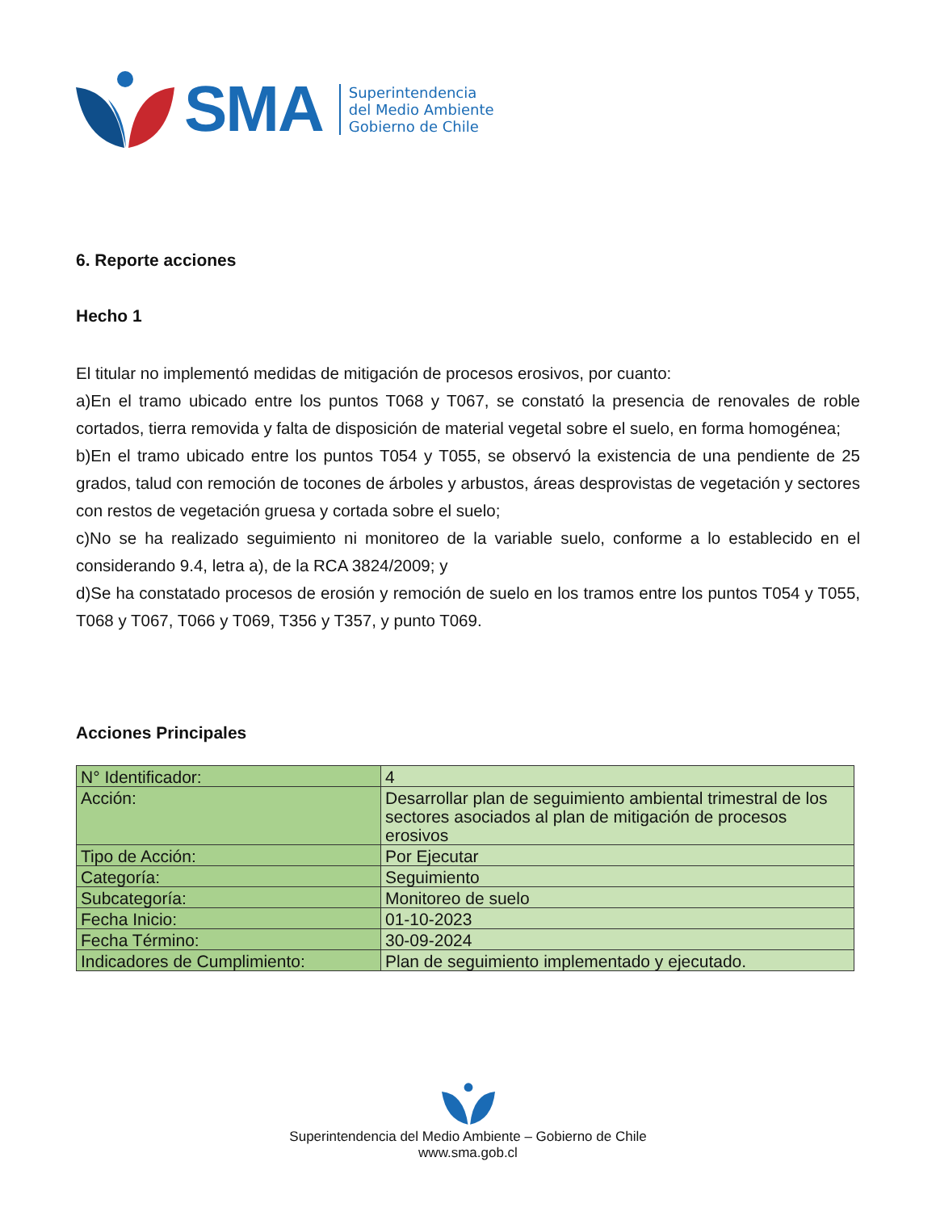SMA
Superintendencia
del Medio Ambiente
Gobierno de Chile
6. Reporte acciones
Hecho 1
El titular no implementó medidas de mitigación de procesos erosivos, por cuanto:
a)En el tramo ubicado entre los puntos T068 y T067, se constató la presencia de renovales de roble cortados, tierra removida y falta de disposición de material vegetal sobre el suelo, en forma homogénea;
b)En el tramo ubicado entre los puntos T054 y T055, se observó la existencia de una pendiente de 25 grados, talud con remoción de tocones de árboles y arbustos, áreas desprovistas de vegetación y sectores con restos de vegetación gruesa y cortada sobre el suelo;
c)No se ha realizado seguimiento ni monitoreo de la variable suelo, conforme a lo establecido en el considerando 9.4, letra a), de la RCA 3824/2009; y
d)Se ha constatado procesos de erosión y remoción de suelo en los tramos entre los puntos T054 y T055, T068 y T067, T066 y T069, T356 y T357, y punto T069.
Acciones Principales
| N° Identificador: | 4 |
| Acción: | Desarrollar plan de seguimiento ambiental trimestral de los sectores asociados al plan de mitigación de procesos erosivos |
| Tipo de Acción: | Por Ejecutar |
| Categoría: | Seguimiento |
| Subcategoría: | Monitoreo de suelo |
| Fecha Inicio: | 01-10-2023 |
| Fecha Término: | 30-09-2024 |
| Indicadores de Cumplimiento: | Plan de seguimiento implementado y ejecutado. |
Superintendencia del Medio Ambiente – Gobierno de Chile
www.sma.gob.cl